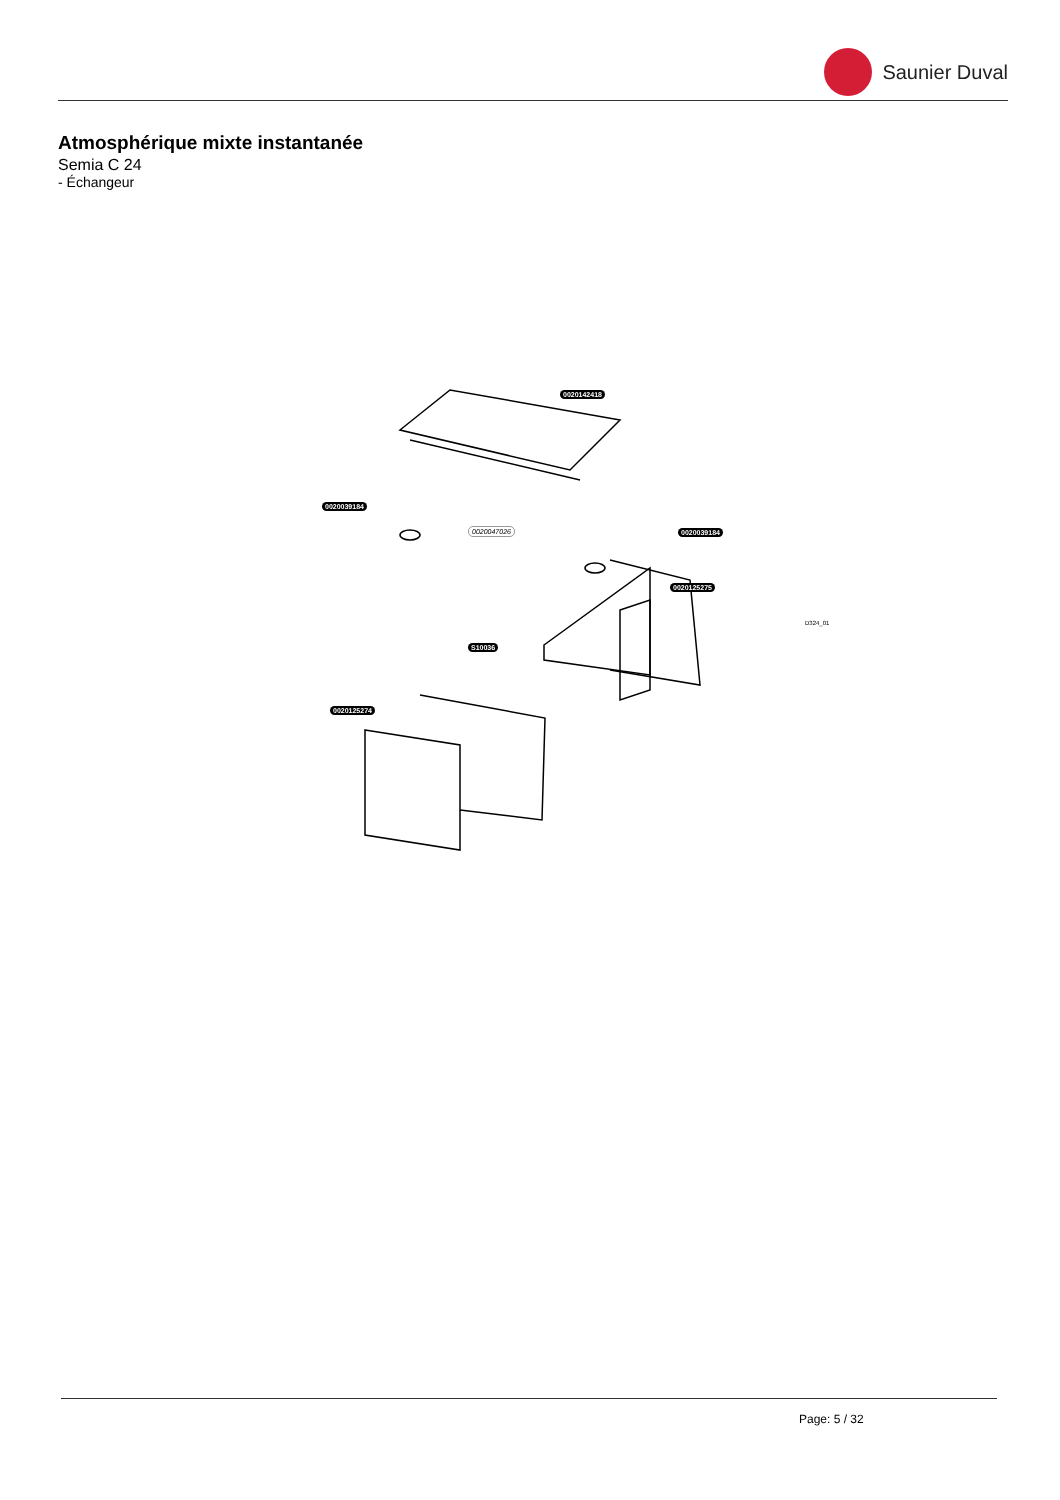Saunier Duval
Atmosphérique mixte instantanée
Semia C 24
- Échangeur
0020142418
0020039184
0020047026 0020039184
0020125275
S10036
0020125274
D324_01
Page: 5 / 32